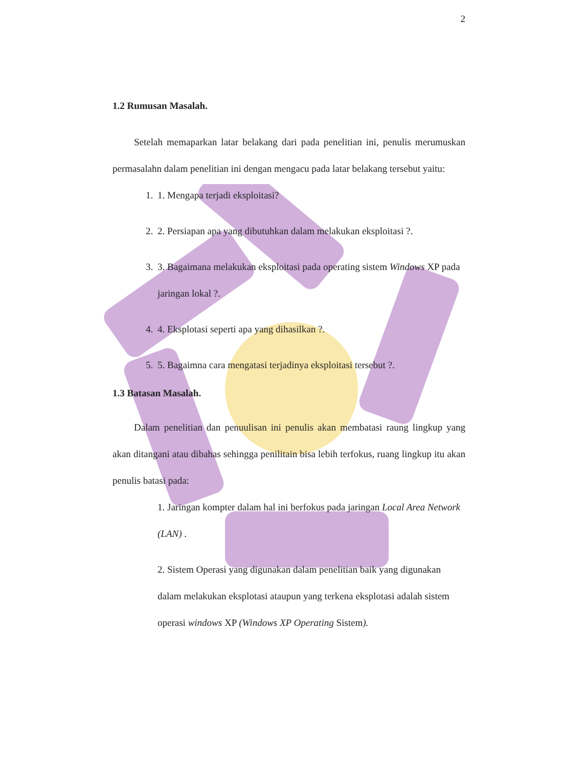2
1.2 Rumusan Masalah.
Setelah memaparkan latar belakang dari pada penelitian ini, penulis merumuskan permasalahn dalam penelitian ini dengan mengacu pada latar belakang tersebut yaitu:
1. 1. Mengapa terjadi eksploitasi?
2. 2. Persiapan apa yang dibutuhkan dalam melakukan eksploitasi ?.
3. 3. Bagaimana melakukan eksploitasi pada operating sistem Windows XP pada jaringan lokal ?.
4. 4. Eksplotasi seperti apa yang dihasilkan ?.
5. 5. Bagaimna cara mengatasi terjadinya eksploitasi tersebut ?.
1.3 Batasan Masalah.
Dalam penelitian dan penuulisan ini penulis akan membatasi raung lingkup yang akan ditangani atau dibahas sehingga penilitain bisa lebih terfokus, ruang lingkup itu akan penulis batasi pada:
1. Jaringan kompter dalam hal ini berfokus pada jaringan Local Area Network (LAN) .
2. Sistem Operasi yang digunakan dalam penelitian baik yang digunakan dalam melakukan eksplotasi ataupun yang terkena eksplotasi adalah sistem operasi windows XP (Windows XP Operating Sistem).